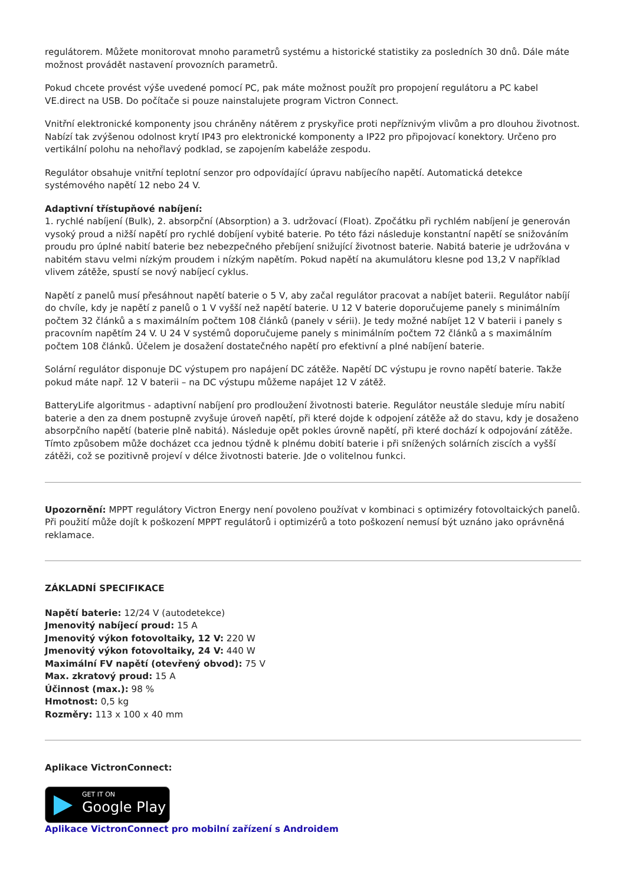regulátorem. Můžete monitorovat mnoho parametrů systému a historické statistiky za posledních 30 dnů. Dále máte možnost provádět nastavení provozních parametrů.
Pokud chcete provést výše uvedené pomocí PC, pak máte možnost použít pro propojení regulátoru a PC kabel VE.direct na USB. Do počítače si pouze nainstalujete program Victron Connect.
Vnitřní elektronické komponenty jsou chráněny nátěrem z pryskyřice proti nepříznivým vlivům a pro dlouhou životnost. Nabízí tak zvýšenou odolnost krytí IP43 pro elektronické komponenty a IP22 pro připojovací konektory. Určeno pro vertikální polohu na nehořlavý podklad, se zapojením kabeláže zespodu.
Regulátor obsahuje vnitřní teplotní senzor pro odpovídající úpravu nabíjecího napětí. Automatická detekce systémového napětí 12 nebo 24 V.
Adaptivní třístupňové nabíjení:
1. rychlé nabíjení (Bulk), 2. absorpční (Absorption) a 3. udržovací (Float). Zpočátku při rychlém nabíjení je generován vysoký proud a nižší napětí pro rychlé dobíjení vybité baterie. Po této fázi následuje konstantní napětí se snižováním proudu pro úplné nabití baterie bez nebezpečného přebíjení snižující životnost baterie. Nabitá baterie je udržována v nabitém stavu velmi nízkým proudem i nízkým napětím. Pokud napětí na akumulátoru klesne pod 13,2 V například vlivem zátěže, spustí se nový nabíjecí cyklus.
Napětí z panelů musí přesáhnout napětí baterie o 5 V, aby začal regulátor pracovat a nabíjet baterii. Regulátor nabíjí do chvíle, kdy je napětí z panelů o 1 V vyšší než napětí baterie. U 12 V baterie doporučujeme panely s minimálním počtem 32 článků a s maximálním počtem 108 článků (panely v sérii). Je tedy možné nabíjet 12 V baterii i panely s pracovním napětím 24 V. U 24 V systémů doporučujeme panely s minimálním počtem 72 článků a s maximálním počtem 108 článků. Účelem je dosažení dostatečného napětí pro efektivní a plné nabíjení baterie.
Solární regulátor disponuje DC výstupem pro napájení DC zátěže. Napětí DC výstupu je rovno napětí baterie. Takže pokud máte např. 12 V baterii – na DC výstupu můžeme napájet 12 V zátěž.
BatteryLife algoritmus - adaptivní nabíjení pro prodloužení životnosti baterie. Regulátor neustále sleduje míru nabití baterie a den za dnem postupně zvyšuje úroveň napětí, při které dojde k odpojení zátěže až do stavu, kdy je dosaženo absorpčního napětí (baterie plně nabitá). Následuje opět pokles úrovně napětí, při které dochází k odpojování zátěže. Tímto způsobem může docházet cca jednou týdně k plnému dobití baterie i při snížených solárních ziscích a vyšší zátěži, což se pozitivně projeví v délce životnosti baterie. Jde o volitelnou funkci.
Upozornění: MPPT regulátory Victron Energy není povoleno používat v kombinaci s optimizéry fotovoltaických panelů. Při použití může dojít k poškození MPPT regulátorů i optimizérů a toto poškození nemusí být uznáno jako oprávněná reklamace.
ZÁKLADNÍ SPECIFIKACE
Napětí baterie: 12/24 V (autodetekce)
Jmenovitý nabíjecí proud: 15 A
Jmenovitý výkon fotovoltaiky, 12 V: 220 W
Jmenovitý výkon fotovoltaiky, 24 V: 440 W
Maximální FV napětí (otevřený obvod): 75 V
Max. zkratový proud: 15 A
Účinnost (max.): 98 %
Hmotnost: 0,5 kg
Rozměry: 113 x 100 x 40 mm
Aplikace VictronConnect:
GET IT ON Google Play
Aplikace VictronConnect pro mobilní zařízení s Androidem